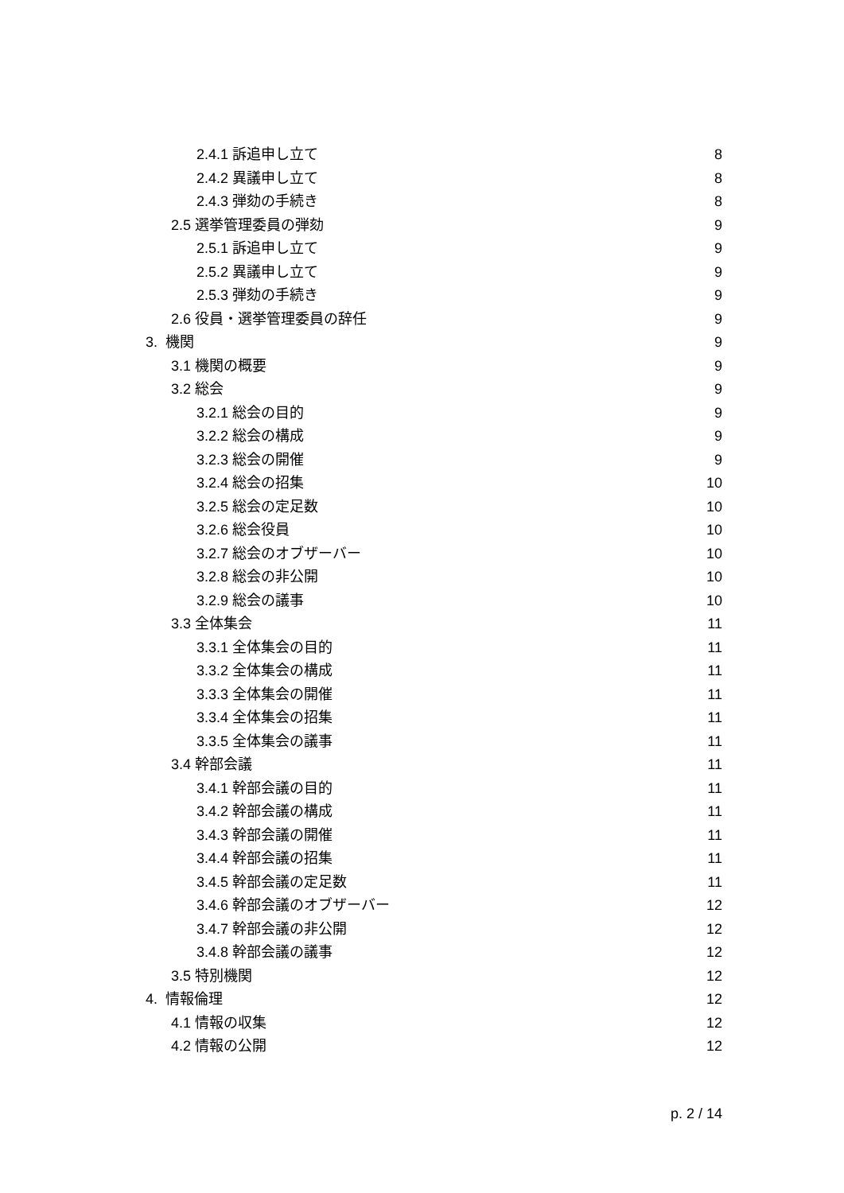2.4.1 訴追申し立て 8
2.4.2 異議申し立て 8
2.4.3 弾劾の手続き 8
2.5 選挙管理委員の弾劾 9
2.5.1 訴追申し立て 9
2.5.2 異議申し立て 9
2.5.3 弾劾の手続き 9
2.6 役員・選挙管理委員の辞任 9
3. 機関 9
3.1 機関の概要 9
3.2 総会 9
3.2.1 総会の目的 9
3.2.2 総会の構成 9
3.2.3 総会の開催 9
3.2.4 総会の招集 10
3.2.5 総会の定足数 10
3.2.6 総会役員 10
3.2.7 総会のオブザーバー 10
3.2.8 総会の非公開 10
3.2.9 総会の議事 10
3.3 全体集会 11
3.3.1 全体集会の目的 11
3.3.2 全体集会の構成 11
3.3.3 全体集会の開催 11
3.3.4 全体集会の招集 11
3.3.5 全体集会の議事 11
3.4 幹部会議 11
3.4.1 幹部会議の目的 11
3.4.2 幹部会議の構成 11
3.4.3 幹部会議の開催 11
3.4.4 幹部会議の招集 11
3.4.5 幹部会議の定足数 11
3.4.6 幹部会議のオブザーバー 12
3.4.7 幹部会議の非公開 12
3.4.8 幹部会議の議事 12
3.5 特別機関 12
4. 情報倫理 12
4.1 情報の収集 12
4.2 情報の公開 12
p. 2 / 14